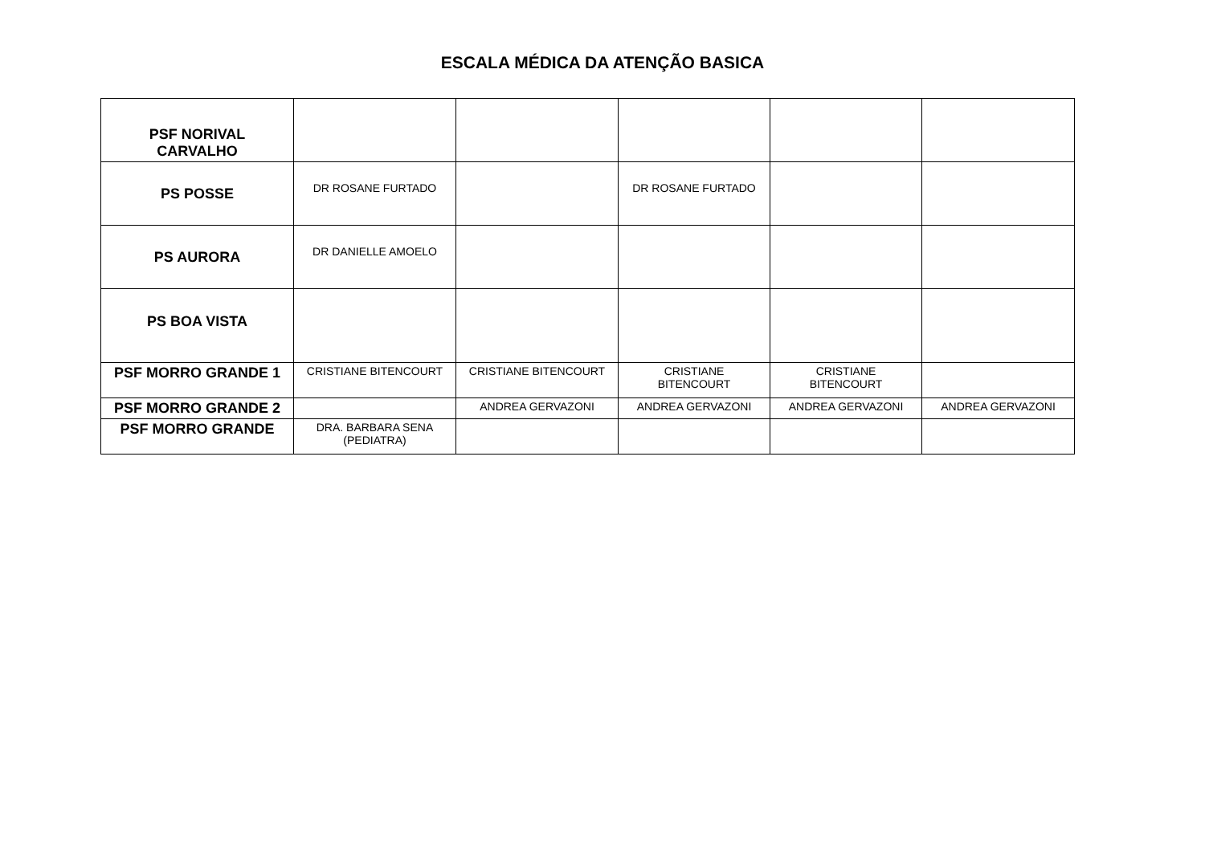ESCALA MÉDICA DA ATENÇÃO BASICA
| PSF NORIVAL CARVALHO | | | | | |
| PS POSSE | DR ROSANE FURTADO | | DR ROSANE FURTADO | | |
| PS AURORA | DR DANIELLE AMOELO | | | | |
| PS BOA VISTA | | | | | |
| PSF MORRO GRANDE 1 | CRISTIANE BITENCOURT | CRISTIANE BITENCOURT | CRISTIANE BITENCOURT | CRISTIANE BITENCOURT | |
| PSF MORRO GRANDE 2 | | ANDREA GERVAZONI | ANDREA GERVAZONI | ANDREA GERVAZONI | ANDREA GERVAZONI |
| PSF MORRO GRANDE | DRA. BARBARA SENA (PEDIATRA) | | | | |